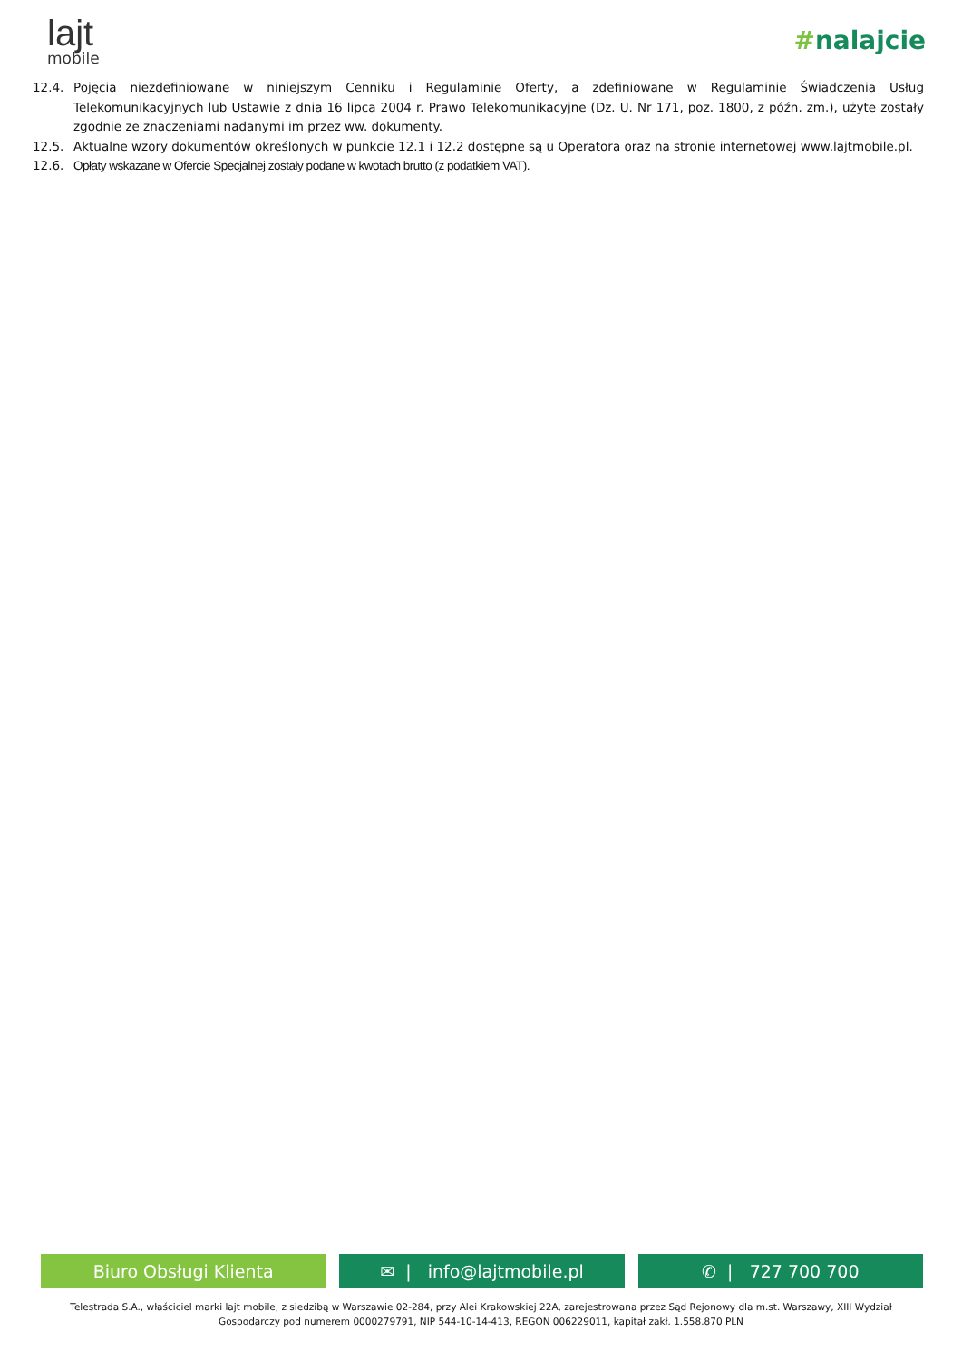lajt
mobile
#nalajcie
12.4. Pojęcia niezdefiniowane w niniejszym Cenniku i Regulaminie Oferty, a zdefiniowane w Regulaminie Świadczenia Usług Telekomunikacyjnych lub Ustawie z dnia 16 lipca 2004 r. Prawo Telekomunikacyjne (Dz. U. Nr 171, poz. 1800, z późn. zm.), użyte zostały zgodnie ze znaczeniami nadanymi im przez ww. dokumenty.
12.5. Aktualne wzory dokumentów określonych w punkcie 12.1 i 12.2 dostępne są u Operatora oraz na stronie internetowej www.lajtmobile.pl.
12.6. Opłaty wskazane w Ofercie Specjalnej zostały podane w kwotach brutto (z podatkiem VAT).
Biuro Obsługi Klienta ✉ | info@lajtmobile.pl ✆ | 727 700 700
Telestrada S.A., właściciel marki lajt mobile, z siedzibą w Warszawie 02-284, przy Alei Krakowskiej 22A, zarejestrowana przez Sąd Rejonowy dla m.st. Warszawy, XIII Wydział
Gospodarczy pod numerem 0000279791, NIP 544-10-14-413, REGON 006229011, kapitał zakł. 1.558.870 PLN